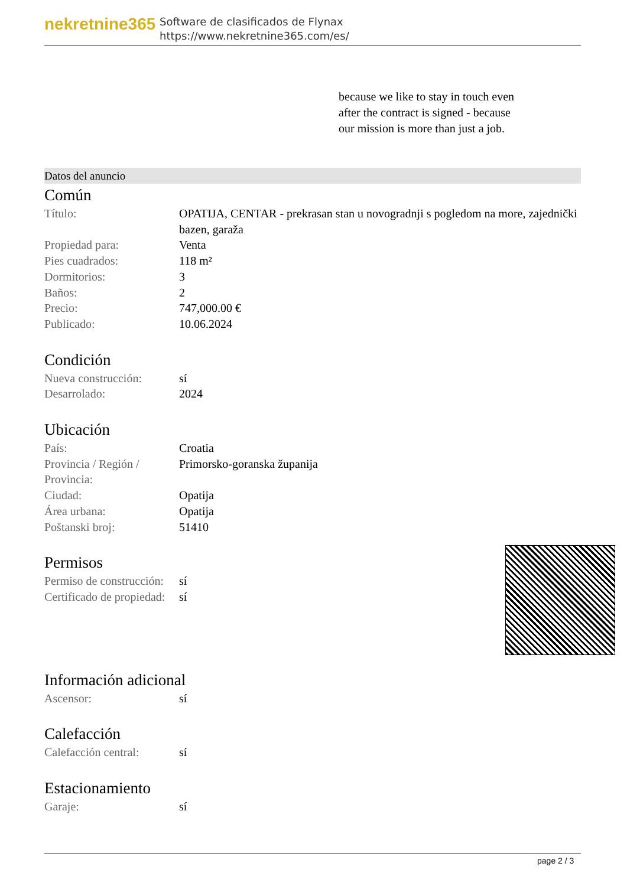nekretnine365
Software de clasificados de Flynax
https://www.nekretnine365.com/es/
because we like to stay in touch even after the contract is signed - because our mission is more than just a job.
Datos del anuncio
Común
| Título: | OPATIJA, CENTAR - prekrasan stan u novogradnji s pogledom na more, zajednički bazen, garaža |
| Propiedad para: | Venta |
| Pies cuadrados: | 118 m² |
| Dormitorios: | 3 |
| Baños: | 2 |
| Precio: | 747,000.00 € |
| Publicado: | 10.06.2024 |
Condición
| Nueva construcción: | sí |
| Desarrolado: | 2024 |
Ubicación
| País: | Croatia |
| Provincia / Región / Provincia: | Primorsko-goranska županija |
| Ciudad: | Opatija |
| Área urbana: | Opatija |
| Poštanski broj: | 51410 |
Permisos
| Permiso de construcción: | sí |
| Certificado de propiedad: | sí |
Información adicional
| Ascensor: | sí |
Calefacción
| Calefacción central: | sí |
Estacionamiento
| Garaje: | sí |
page 2 / 3